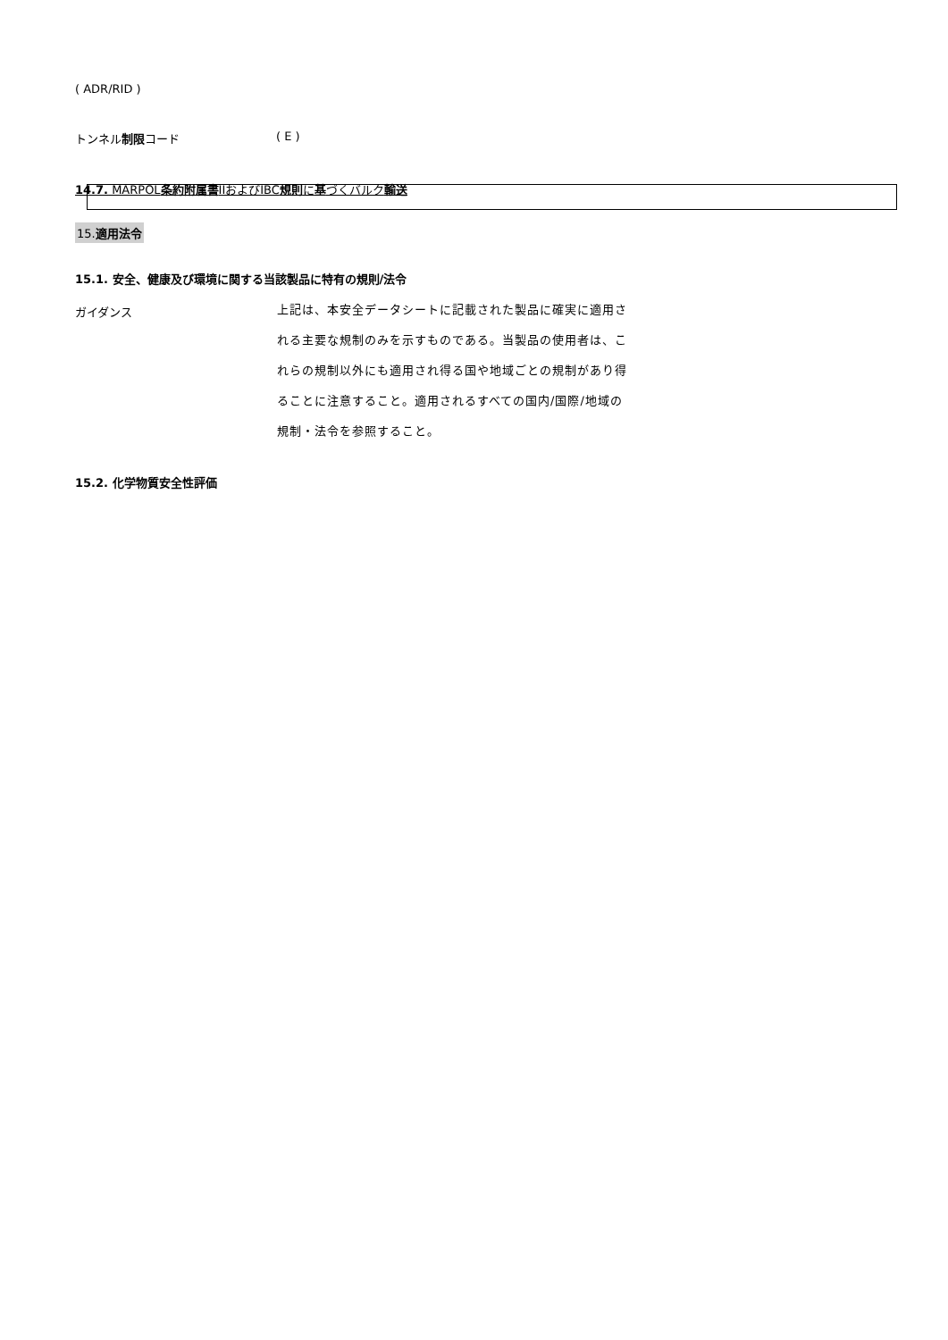( ADR/RID )
トンネル制限コード ( E )
14.7. MARPOL条約附属書IIおよびIBC規則に基づくバルク輸送
15.適用法令
15.1. 安全、健康及び環境に関する当該製品に特有の規則/法令
ガイダンス
上記は、本安全データシートに記載された製品に確実に適用される主要な規制のみを示すものである。当製品の使用者は、これらの規制以外にも適用され得る国や地域ごとの規制があり得ることに注意すること。適用されるすべての国内/国際/地域の規制・法令を参照すること。
15.2. 化学物質安全性評価